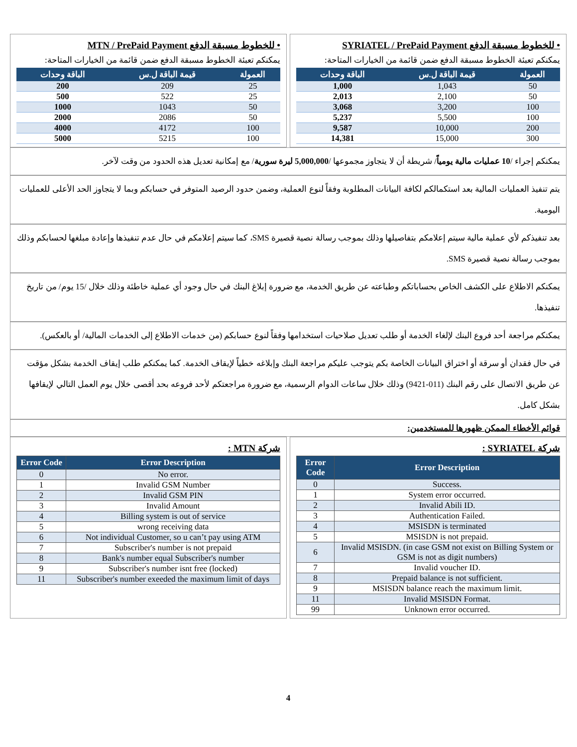• للخطوط مسبقة الدفع SYRIATEL / PrePaid Payment
يمكنكم تعبئة الخطوط مسبقة الدفع ضمن قائمة من الخيارات المتاحة:
| العمولة | قيمة الباقة ل.س | الباقة وحدات |
| --- | --- | --- |
| 50 | 1,043 | 1,000 |
| 50 | 2,100 | 2,013 |
| 100 | 3,200 | 3,068 |
| 100 | 5,500 | 5,237 |
| 200 | 10,000 | 9,587 |
| 300 | 15,000 | 14,381 |
• للخطوط مسبقة الدفع MTN / PrePaid Payment
يمكنكم تعبئة الخطوط مسبقة الدفع ضمن قائمة من الخيارات المتاحة:
| العمولة | قيمة الباقة ل.س | الباقة وحدات |
| --- | --- | --- |
| 25 | 209 | 200 |
| 25 | 522 | 500 |
| 50 | 1043 | 1000 |
| 50 | 2086 | 2000 |
| 100 | 4172 | 4000 |
| 100 | 5215 | 5000 |
يمكنكم إجراء /10 عمليات مالية يومياً/ شريطة أن لا يتجاوز مجموعها /5,000,000 ليرة سورية/ مع إمكانية تعديل هذه الحدود من وقت لآخر.
يتم تنفيذ العمليات المالية بعد استكمالكم لكافة البيانات المطلوبة وفقاً لنوع العملية، وضمن حدود الرصيد المتوفر في حسابكم وبما لا يتجاوز الحد الأعلى للعمليات اليومية.
بعد تنفيذكم لأي عملية مالية سيتم إعلامكم بتفاصيلها وذلك بموجب رسالة نصية قصيرة SMS، كما سيتم إعلامكم في حال عدم تنفيذها وإعادة مبلغها لحسابكم وذلك بموجب رسالة نصية قصيرة SMS.
يمكنكم الاطلاع على الكشف الخاص بحساباتكم وطباعته عن طريق الخدمة، مع ضرورة إبلاغ البنك في حال وجود أي عملية خاطئة وذلك خلال /15 يوم/ من تاريخ تنفيذها.
يمكنكم مراجعة أحد فروع البنك لإلغاء الخدمة أو طلب تعديل صلاحيات استخدامها وفقاً لنوع حسابكم (من خدمات الاطلاع إلى الخدمات المالية/ أو بالعكس).
في حال فقدان أو سرقة أو اختراق البيانات الخاصة بكم يتوجب عليكم مراجعة البنك وإبلاغه خطياً لإيقاف الخدمة. كما يمكنكم طلب إيقاف الخدمة بشكل مؤقت عن طريق الاتصال على رقم البنك (011-9421) وذلك خلال ساعات الدوام الرسمية، مع ضرورة مراجعتكم لأحد فروعه بحد أقصى خلال يوم العمل التالي لإيقافها بشكل كامل.
قوائم الأخطاء الممكن ظهورها للمستخدمين:
شركة SYRIATEL :
| Error Code | Error Description |
| --- | --- |
| 0 | Success. |
| 1 | System error occurred. |
| 2 | Invalid Abili ID. |
| 3 | Authentication Failed. |
| 4 | MSISDN is terminated |
| 5 | MSISDN is not prepaid. |
| 6 | Invalid MSISDN. (in case GSM not exist on Billing System or GSM is not as digit numbers) |
| 7 | Invalid voucher ID. |
| 8 | Prepaid balance is not sufficient. |
| 9 | MSISDN balance reach the maximum limit. |
| 11 | Invalid MSISDN Format. |
| 99 | Unknown error occurred. |
شركة MTN :
| Error Code | Error Description |
| --- | --- |
| 0 | No error. |
| 1 | Invalid GSM Number |
| 2 | Invalid GSM PIN |
| 3 | Invalid Amount |
| 4 | Billing system is out of service |
| 5 | wrong receiving data |
| 6 | Not individual Customer, so u can’t pay using ATM |
| 7 | Subscriber's number is not prepaid |
| 8 | Bank's number equal Subscriber's number |
| 9 | Subscriber's number isnt free (locked) |
| 11 | Subscriber's number exeeded the maximum limit of days |
4